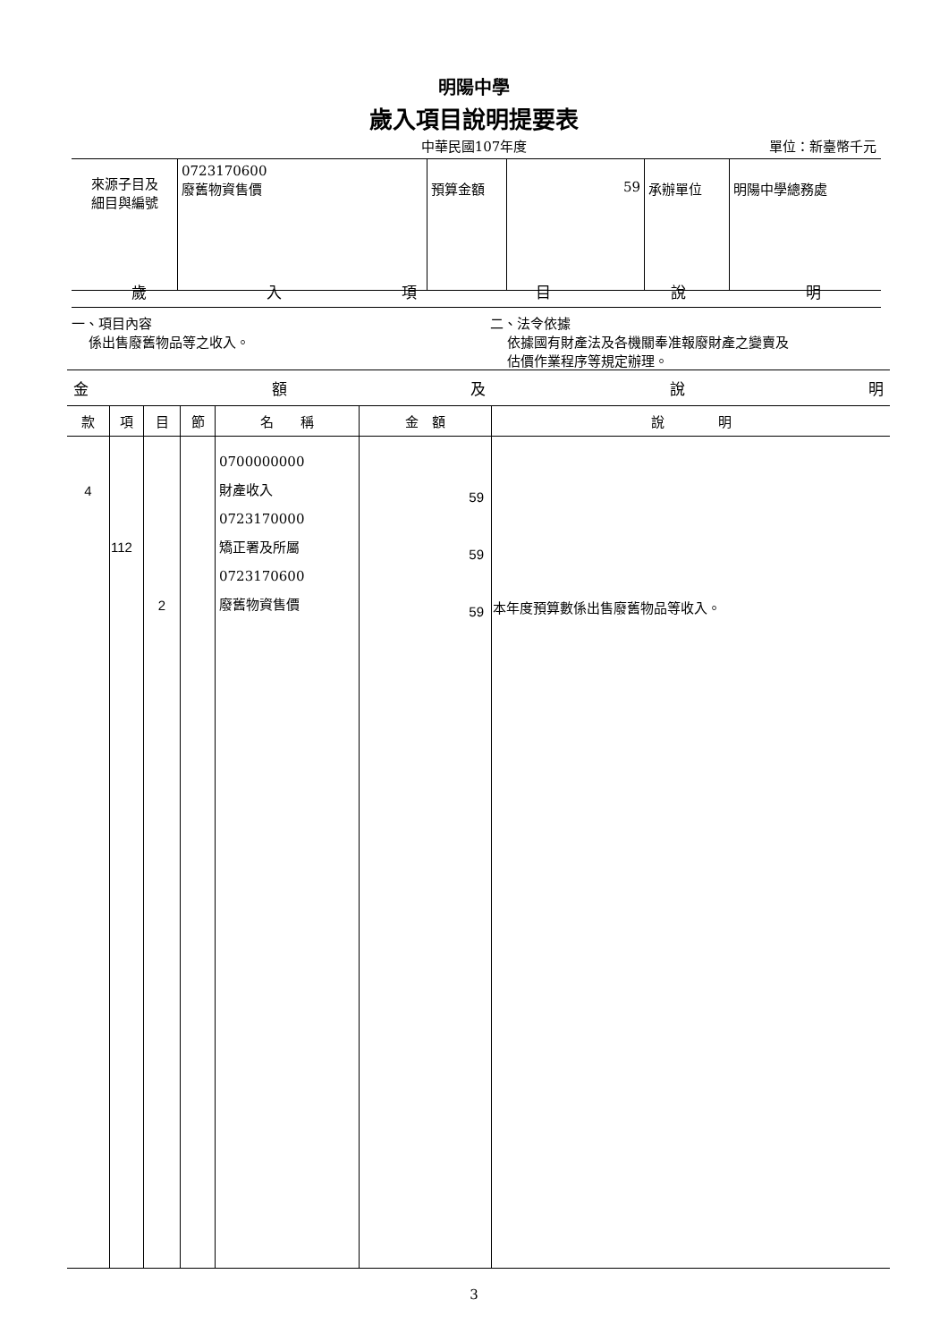明陽中學
歲入項目說明提要表
中華民國107年度 單位：新臺幣千元
| 來源子目及 細目與編號 | 0723170600 廢舊物資售價 | 預算金額 | 59 | 承辦單位 | 明陽中學總務處 |
歲入項目說明
一、項目內容
係出售廢舊物品等之收入。
二、法令依據
依據國有財產法及各機關奉准報廢財產之變賣及
估價作業程序等規定辦理。
| 金 額 及 說 明 | | | | | | |
| --- | --- | --- | --- | --- | --- | --- |
| 款 | 項 | 目 | 節 | 名 稱 | 金 額 | 說 明 |
| 4 | 112 | 2 | | 0700000000 財產收入 0723170000 矯正署及所屬 0723170600 廢舊物資售價 | 59 59 59 | 本年度預算數係出售廢舊物品等收入。 |
3